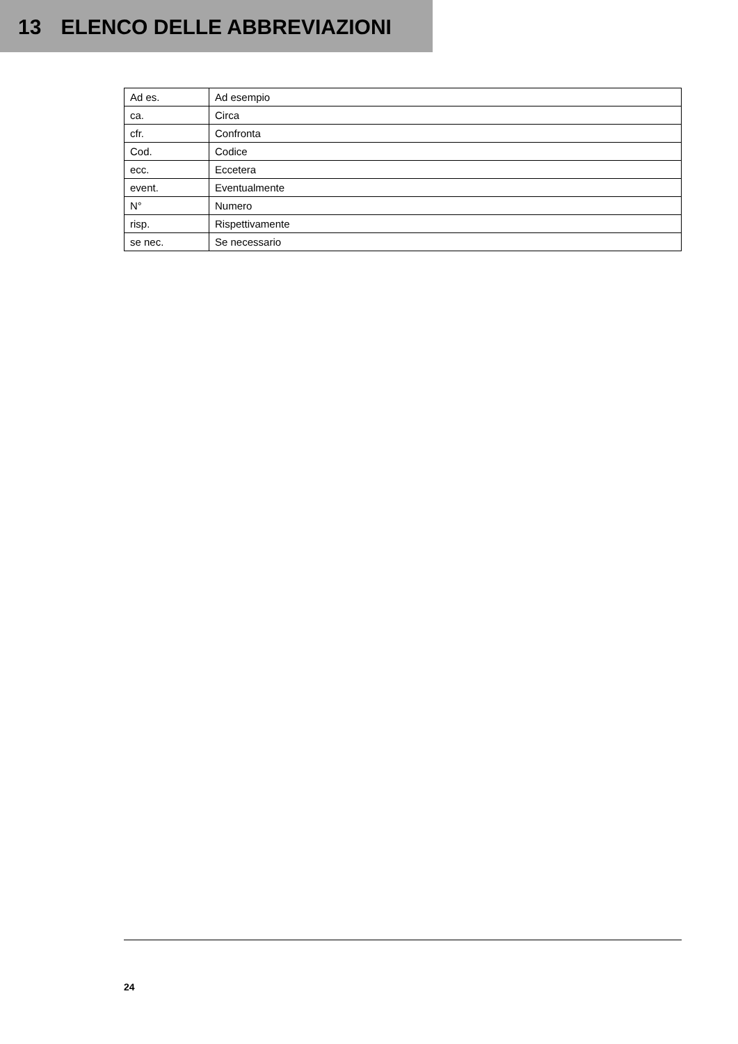13 ELENCO DELLE ABBREVIAZIONI
| Ad es. | Ad esempio |
| ca. | Circa |
| cfr. | Confronta |
| Cod. | Codice |
| ecc. | Eccetera |
| event. | Eventualmente |
| N° | Numero |
| risp. | Rispettivamente |
| se nec. | Se necessario |
24